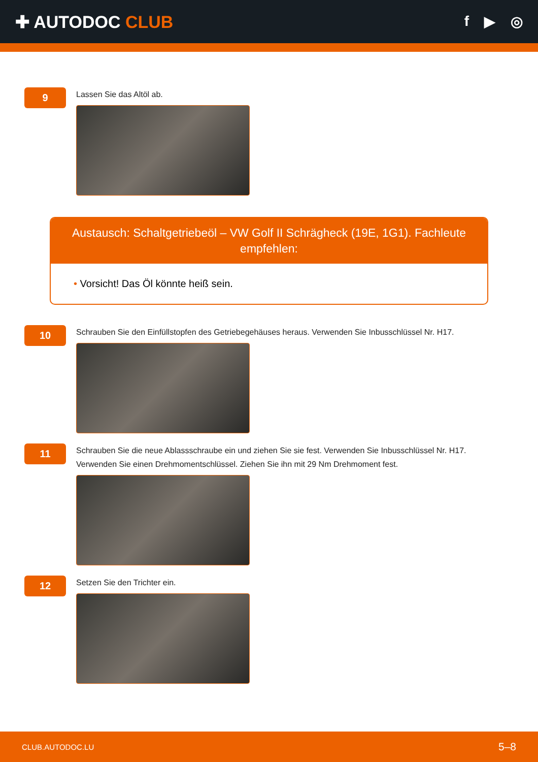✚ AUTODOC CLUB
f ▶ ◎
9
Lassen Sie das Altöl ab.
Austausch: Schaltgetriebeöl – VW Golf II Schrägheck (19E, 1G1). Fachleute empfehlen:
• Vorsicht! Das Öl könnte heiß sein.
10
Schrauben Sie den Einfüllstopfen des Getriebegehäuses heraus. Verwenden Sie Inbusschlüssel Nr. H17.
11
Schrauben Sie die neue Ablassschraube ein und ziehen Sie sie fest. Verwenden Sie Inbusschlüssel Nr. H17. Verwenden Sie einen Drehmomentschlüssel. Ziehen Sie ihn mit 29 Nm Drehmoment fest.
12
Setzen Sie den Trichter ein.
CLUB.AUTODOC.LU 5–8